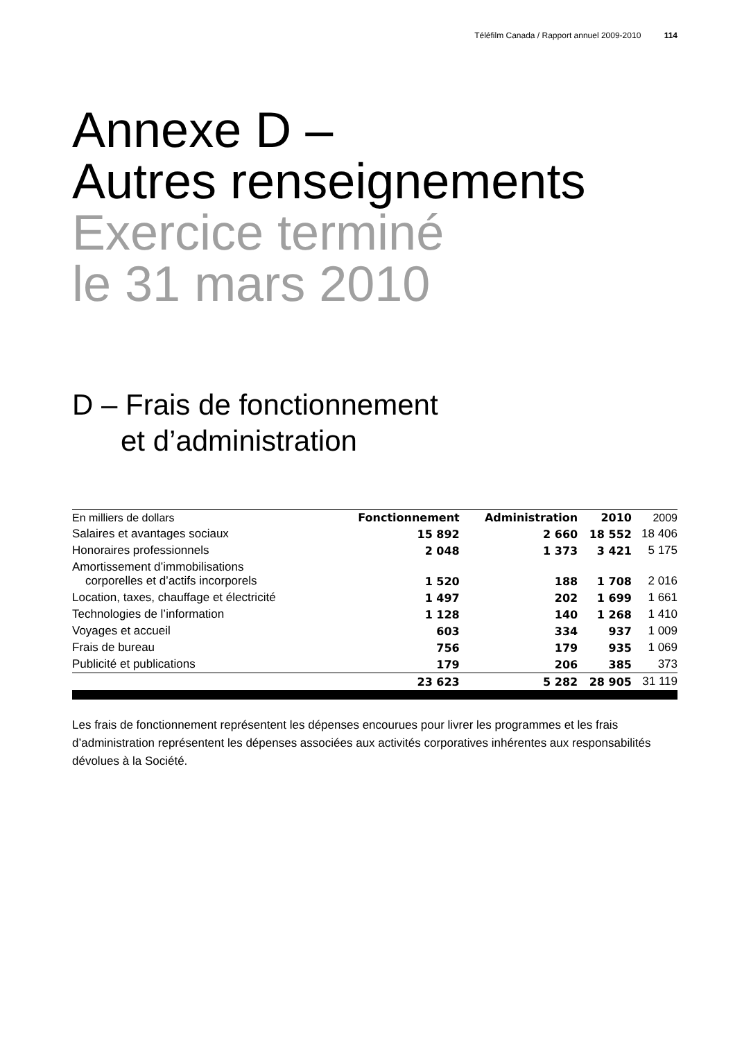Téléfilm Canada / Rapport annuel 2009-2010 114
Annexe D –
Autres renseignements
Exercice terminé
le 31 mars 2010
D – Frais de fonctionnement
et d’administration
| En milliers de dollars | Fonctionnement | Administration | 2010 | 2009 |
| --- | --- | --- | --- | --- |
| Salaires et avantages sociaux | 15 892 | 2 660 | 18 552 | 18 406 |
| Honoraires professionnels | 2 048 | 1 373 | 3 421 | 5 175 |
| Amortissement d’immobilisations corporelles et d’actifs incorporels | 1 520 | 188 | 1 708 | 2 016 |
| Location, taxes, chauffage et électricité | 1 497 | 202 | 1 699 | 1 661 |
| Technologies de l’information | 1 128 | 140 | 1 268 | 1 410 |
| Voyages et accueil | 603 | 334 | 937 | 1 009 |
| Frais de bureau | 756 | 179 | 935 | 1 069 |
| Publicité et publications | 179 | 206 | 385 | 373 |
| | 23 623 | 5 282 | 28 905 | 31 119 |
Les frais de fonctionnement représentent les dépenses encourues pour livrer les programmes et les frais d’administration représentent les dépenses associées aux activités corporatives inhérentes aux responsabilités dévolues à la Société.